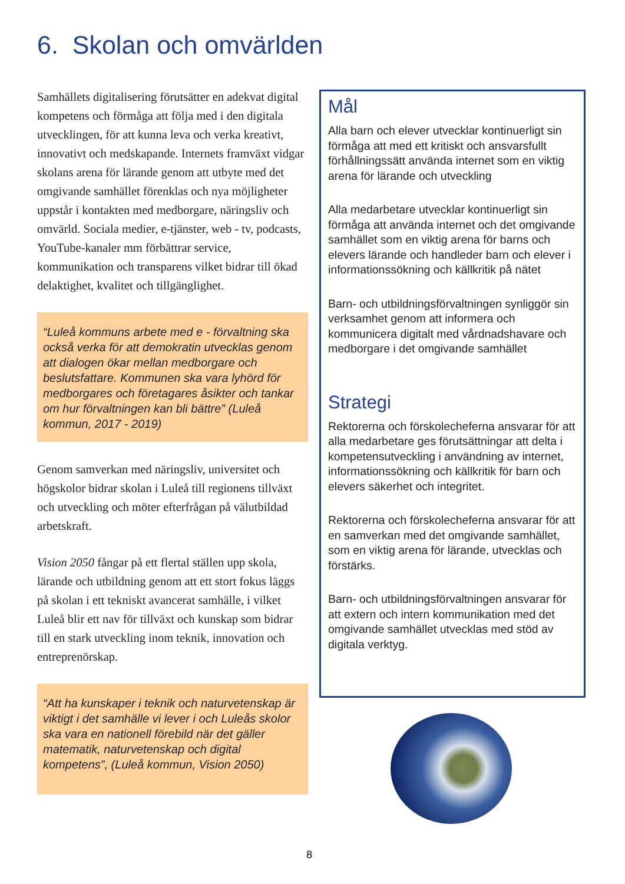6. Skolan och omvärlden
Samhällets digitalisering förutsätter en adekvat digital kompetens och förmåga att följa med i den digitala utvecklingen, för att kunna leva och verka kreativt, innovativt och medskapande. Internets framväxt vidgar skolans arena för lärande genom att utbyte med det omgivande samhället förenklas och nya möjligheter uppstår i kontakten med medborgare, näringsliv och omvärld. Sociala medier, e-tjänster, web - tv, podcasts, YouTube-kanaler mm förbättrar service, kommunikation och transparens vilket bidrar till ökad delaktighet, kvalitet och tillgänglighet.
“Luleå kommuns arbete med e - förvaltning ska också verka för att demokratin utvecklas genom att dialogen ökar mellan medborgare och beslutsfattare. Kommunen ska vara lyhörd för medborgares och företagares åsikter och tankar om hur förvaltningen kan bli bättre” (Luleå kommun, 2017 - 2019)
Genom samverkan med näringsliv, universitet och högskolor bidrar skolan i Luleå till regionens tillväxt och utveckling och möter efterfrågan på välutbildad arbetskraft.
Vision 2050 fångar på ett flertal ställen upp skola, lärande och utbildning genom att ett stort fokus läggs på skolan i ett tekniskt avancerat samhälle, i vilket Luleå blir ett nav för tillväxt och kunskap som bidrar till en stark utveckling inom teknik, innovation och entreprenörskap.
“Att ha kunskaper i teknik och naturvetenskap är viktigt i det samhälle vi lever i och Luleås skolor ska vara en nationell förebild när det gäller matematik, naturvetenskap och digital kompetens”, (Luleå kommun, Vision 2050)
Mål
Alla barn och elever utvecklar kontinuerligt sin förmåga att med ett kritiskt och ansvarsfullt förhållningssätt använda internet som en viktig arena för lärande och utveckling
Alla medarbetare utvecklar kontinuerligt sin förmåga att använda internet och det omgivande samhället som en viktig arena för barns och elevers lärande och handleder barn och elever i informationssökning och källkritik på nätet
Barn- och utbildningsförvaltningen synliggör sin verksamhet genom att informera och kommunicera digitalt med vårdnadshavare och medborgare i det omgivande samhället
Strategi
Rektorerna och förskolecheferna ansvarar för att alla medarbetare ges förutsättningar att delta i kompetensutveckling i användning av internet, informationssökning och källkritik för barn och elevers säkerhet och integritet.
Rektorerna och förskolecheferna ansvarar för att en samverkan med det omgivande samhället, som en viktig arena för lärande, utvecklas och förstärks.
Barn- och utbildningsförvaltningen ansvarar för att extern och intern kommunikation med det omgivande samhället utvecklas med stöd av digitala verktyg.
8